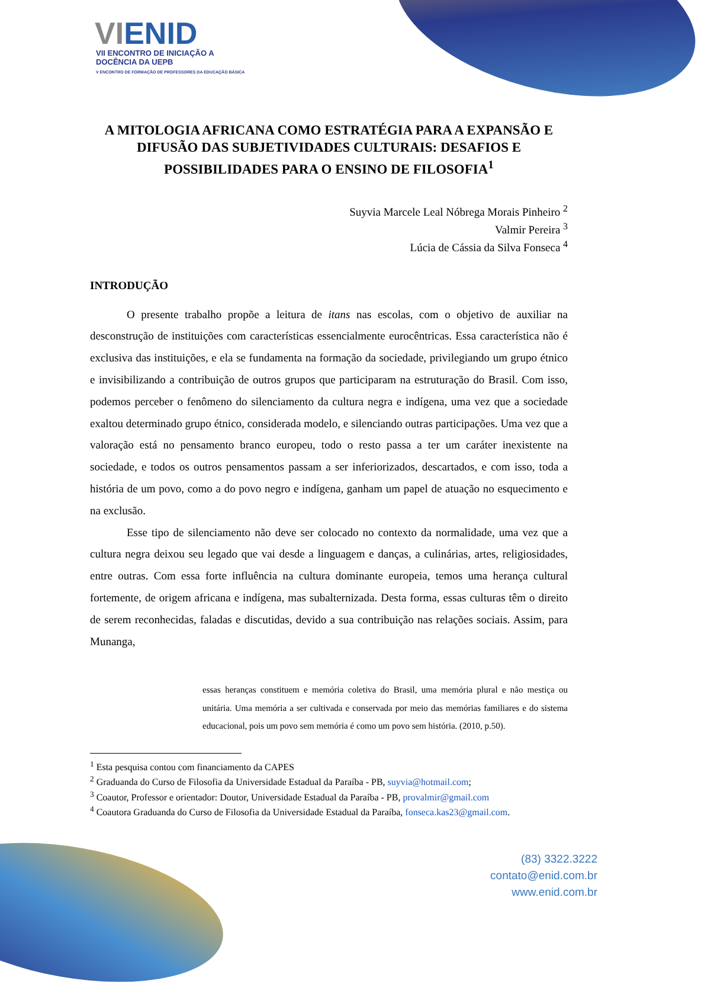VIENID
VII ENCONTRO DE INICIAÇÃO A
DOCÊNCIA DA UEPB
V ENCONTRO DE FORMAÇÃO DE PROFESSORES DA EDUCAÇÃO BÁSICA
A MITOLOGIA AFRICANA COMO ESTRATÉGIA PARA A EXPANSÃO E DIFUSÃO DAS SUBJETIVIDADES CULTURAIS: DESAFIOS E POSSIBILIDADES PARA O ENSINO DE FILOSOFIA<sup>1</sup>
Suyvia Marcele Leal Nóbrega Morais Pinheiro <sup>2</sup>
Valmir Pereira <sup>3</sup>
Lúcia de Cássia da Silva Fonseca <sup>4</sup>
INTRODUÇÃO
O presente trabalho propõe a leitura de itans nas escolas, com o objetivo de auxiliar na desconstrução de instituições com características essencialmente eurocêntricas. Essa característica não é exclusiva das instituições, e ela se fundamenta na formação da sociedade, privilegiando um grupo étnico e invisibilizando a contribuição de outros grupos que participaram na estruturação do Brasil. Com isso, podemos perceber o fenômeno do silenciamento da cultura negra e indígena, uma vez que a sociedade exaltou determinado grupo étnico, considerada modelo, e silenciando outras participações. Uma vez que a valoração está no pensamento branco europeu, todo o resto passa a ter um caráter inexistente na sociedade, e todos os outros pensamentos passam a ser inferiorizados, descartados, e com isso, toda a história de um povo, como a do povo negro e indígena, ganham um papel de atuação no esquecimento e na exclusão.
Esse tipo de silenciamento não deve ser colocado no contexto da normalidade, uma vez que a cultura negra deixou seu legado que vai desde a linguagem e danças, a culinárias, artes, religiosidades, entre outras. Com essa forte influência na cultura dominante europeia, temos uma herança cultural fortemente, de origem africana e indígena, mas subalternizada. Desta forma, essas culturas têm o direito de serem reconhecidas, faladas e discutidas, devido a sua contribuição nas relações sociais. Assim, para Munanga,
essas heranças constituem e memória coletiva do Brasil, uma memória plural e não mestiça ou unitária. Uma memória a ser cultivada e conservada por meio das memórias familiares e do sistema educacional, pois um povo sem memória é como um povo sem história. (2010, p.50).
<sup>1</sup> Esta pesquisa contou com financiamento da CAPES
<sup>2</sup> Graduanda do Curso de Filosofia da Universidade Estadual da Paraíba - PB, suyvia@hotmail.com;
<sup>3</sup> Coautor, Professor e orientador: Doutor, Universidade Estadual da Paraíba - PB, provalmir@gmail.com
<sup>4</sup> Coautora Graduanda do Curso de Filosofia da Universidade Estadual da Paraíba, fonseca.kas23@gmail.com.
(83) 3322.3222
contato@enid.com.br
www.enid.com.br